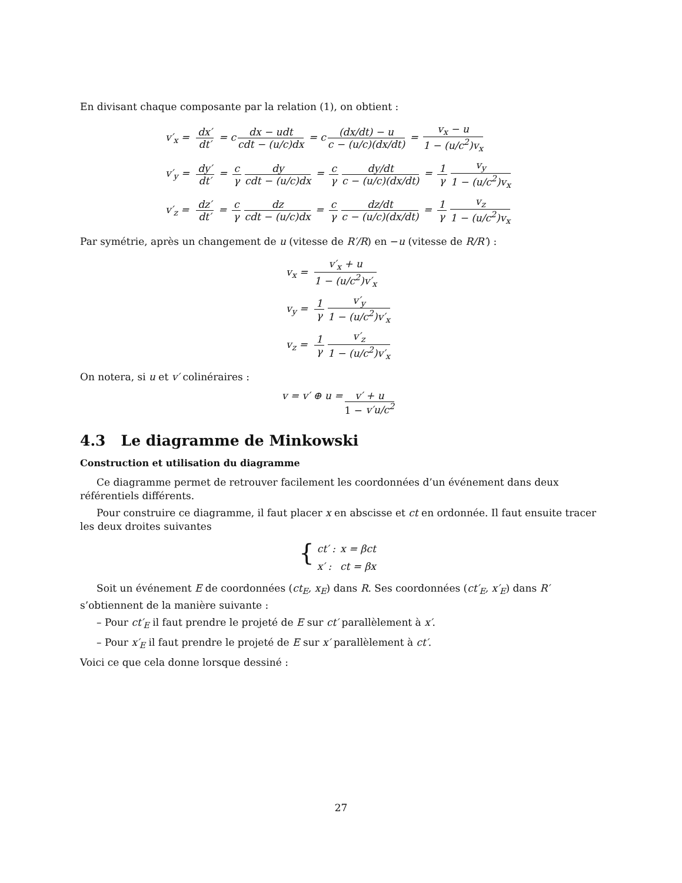En divisant chaque composante par la relation (1), on obtient :
| v′<sub>x</sub> = | dx′ dt′ = c dx − udt cdt − (u/c)dx = c (dx/dt) − u c − (u/c)(dx/dt) = v<sub>x</sub> − u 1 − (u/c<sup>2</sup>)v<sub>x</sub> |
| v′<sub>y</sub> = | dy′ dt′ = c γ dy cdt − (u/c)dx = c γ dy/dt c − (u/c)(dx/dt) = 1 γ v<sub>y</sub> 1 − (u/c<sup>2</sup>)v<sub>x</sub> |
| v′<sub>z</sub> = | dz′ dt′ = c γ dz cdt − (u/c)dx = c γ dz/dt c − (u/c)(dx/dt) = 1 γ v<sub>z</sub> 1 − (u/c<sup>2</sup>)v<sub>x</sub> |
Par symétrie, après un changement de u (vitesse de R′/R) en −u (vitesse de R/R′) :
| v<sub>x</sub> = | v′<sub>x</sub> + u 1 − (u/c<sup>2</sup>)v′<sub>x</sub> |
| v<sub>y</sub> = | 1 γ v′<sub>y</sub> 1 − (u/c<sup>2</sup>)v′<sub>x</sub> |
| v<sub>z</sub> = | 1 γ v′<sub>z</sub> 1 − (u/c<sup>2</sup>)v′<sub>x</sub> |
On notera, si u et v′ colinéraires :
v = v′ ⊕ u = v′ + u 1 − v′u/c<sup>2</sup>
4.3 Le diagramme de Minkowski
Construction et utilisation du diagramme
Ce diagramme permet de retrouver facilement les coordonnées d’un événement dans deux référentiels différents.
Pour construire ce diagramme, il faut placer x en abscisse et ct en ordonnée. Il faut ensuite tracer les deux droites suivantes
{
| ct′ : | x = βct |
| x′ : | ct = βx |
Soit un événement E de coordonnées (ct<sub>E</sub>, x<sub>E</sub>) dans R. Ses coordonnées (ct′<sub>E</sub>, x′<sub>E</sub>) dans R′ s’obtiennent de la manière suivante :
– Pour ct′<sub>E</sub> il faut prendre le projeté de E sur ct′ parallèlement à x′.
– Pour x′<sub>E</sub> il faut prendre le projeté de E sur x′ parallèlement à ct′.
Voici ce que cela donne lorsque dessiné :
27